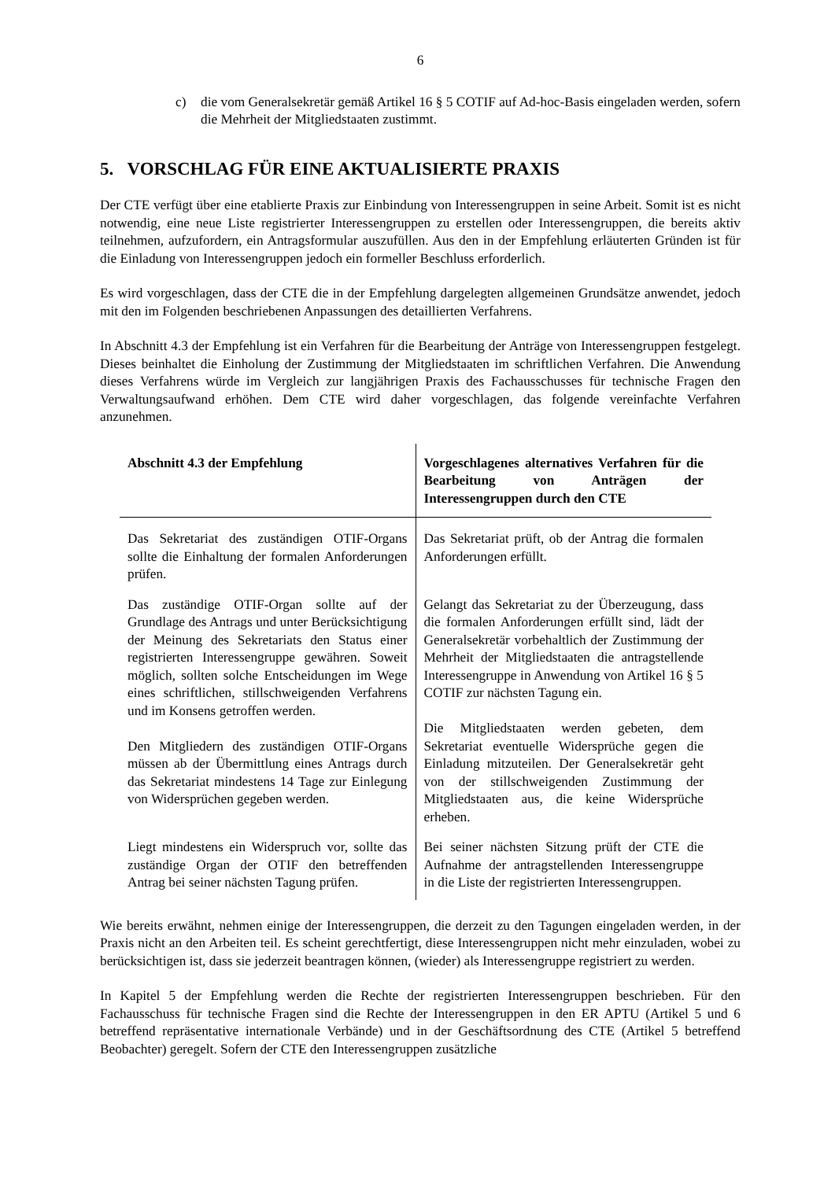6
c) die vom Generalsekretär gemäß Artikel 16 § 5 COTIF auf Ad-hoc-Basis eingeladen werden, sofern die Mehrheit der Mitgliedstaaten zustimmt.
5. VORSCHLAG FÜR EINE AKTUALISIERTE PRAXIS
Der CTE verfügt über eine etablierte Praxis zur Einbindung von Interessengruppen in seine Arbeit. Somit ist es nicht notwendig, eine neue Liste registrierter Interessengruppen zu erstellen oder Interessengruppen, die bereits aktiv teilnehmen, aufzufordern, ein Antragsformular auszufüllen. Aus den in der Empfehlung erläuterten Gründen ist für die Einladung von Interessengruppen jedoch ein formeller Beschluss erforderlich.
Es wird vorgeschlagen, dass der CTE die in der Empfehlung dargelegten allgemeinen Grundsätze anwendet, jedoch mit den im Folgenden beschriebenen Anpassungen des detaillierten Verfahrens.
In Abschnitt 4.3 der Empfehlung ist ein Verfahren für die Bearbeitung der Anträge von Interessengruppen festgelegt. Dieses beinhaltet die Einholung der Zustimmung der Mitgliedstaaten im schriftlichen Verfahren. Die Anwendung dieses Verfahrens würde im Vergleich zur langjährigen Praxis des Fachausschusses für technische Fragen den Verwaltungsaufwand erhöhen. Dem CTE wird daher vorgeschlagen, das folgende vereinfachte Verfahren anzunehmen.
| Abschnitt 4.3 der Empfehlung | Vorgeschlagenes alternatives Verfahren für die Bearbeitung von Anträgen der Interessengruppen durch den CTE |
| --- | --- |
| Das Sekretariat des zuständigen OTIF-Organs sollte die Einhaltung der formalen Anforderungen prüfen. | Das Sekretariat prüft, ob der Antrag die formalen Anforderungen erfüllt. |
| Das zuständige OTIF-Organ sollte auf der Grundlage des Antrags und unter Berücksichtigung der Meinung des Sekretariats den Status einer registrierten Interessengruppe gewähren. Soweit möglich, sollten solche Entscheidungen im Wege eines schriftlichen, stillschweigenden Verfahrens und im Konsens getroffen werden. Den Mitgliedern des zuständigen OTIF-Organs müssen ab der Übermittlung eines Antrags durch das Sekretariat mindestens 14 Tage zur Einlegung von Widersprüchen gegeben werden. | Gelangt das Sekretariat zu der Überzeugung, dass die formalen Anforderungen erfüllt sind, lädt der Generalsekretär vorbehaltlich der Zustimmung der Mehrheit der Mitgliedstaaten die antragstellende Interessengruppe in Anwendung von Artikel 16 § 5 COTIF zur nächsten Tagung ein. Die Mitgliedstaaten werden gebeten, dem Sekretariat eventuelle Widersprüche gegen die Einladung mitzuteilen. Der Generalsekretär geht von der stillschweigenden Zustimmung der Mitgliedstaaten aus, die keine Widersprüche erheben. |
| Liegt mindestens ein Widerspruch vor, sollte das zuständige Organ der OTIF den betreffenden Antrag bei seiner nächsten Tagung prüfen. | Bei seiner nächsten Sitzung prüft der CTE die Aufnahme der antragstellenden Interessengruppe in die Liste der registrierten Interessengruppen. |
Wie bereits erwähnt, nehmen einige der Interessengruppen, die derzeit zu den Tagungen eingeladen werden, in der Praxis nicht an den Arbeiten teil. Es scheint gerechtfertigt, diese Interessengruppen nicht mehr einzuladen, wobei zu berücksichtigen ist, dass sie jederzeit beantragen können, (wieder) als Interessengruppe registriert zu werden.
In Kapitel 5 der Empfehlung werden die Rechte der registrierten Interessengruppen beschrieben. Für den Fachausschuss für technische Fragen sind die Rechte der Interessengruppen in den ER APTU (Artikel 5 und 6 betreffend repräsentative internationale Verbände) und in der Geschäftsordnung des CTE (Artikel 5 betreffend Beobachter) geregelt. Sofern der CTE den Interessengruppen zusätzliche